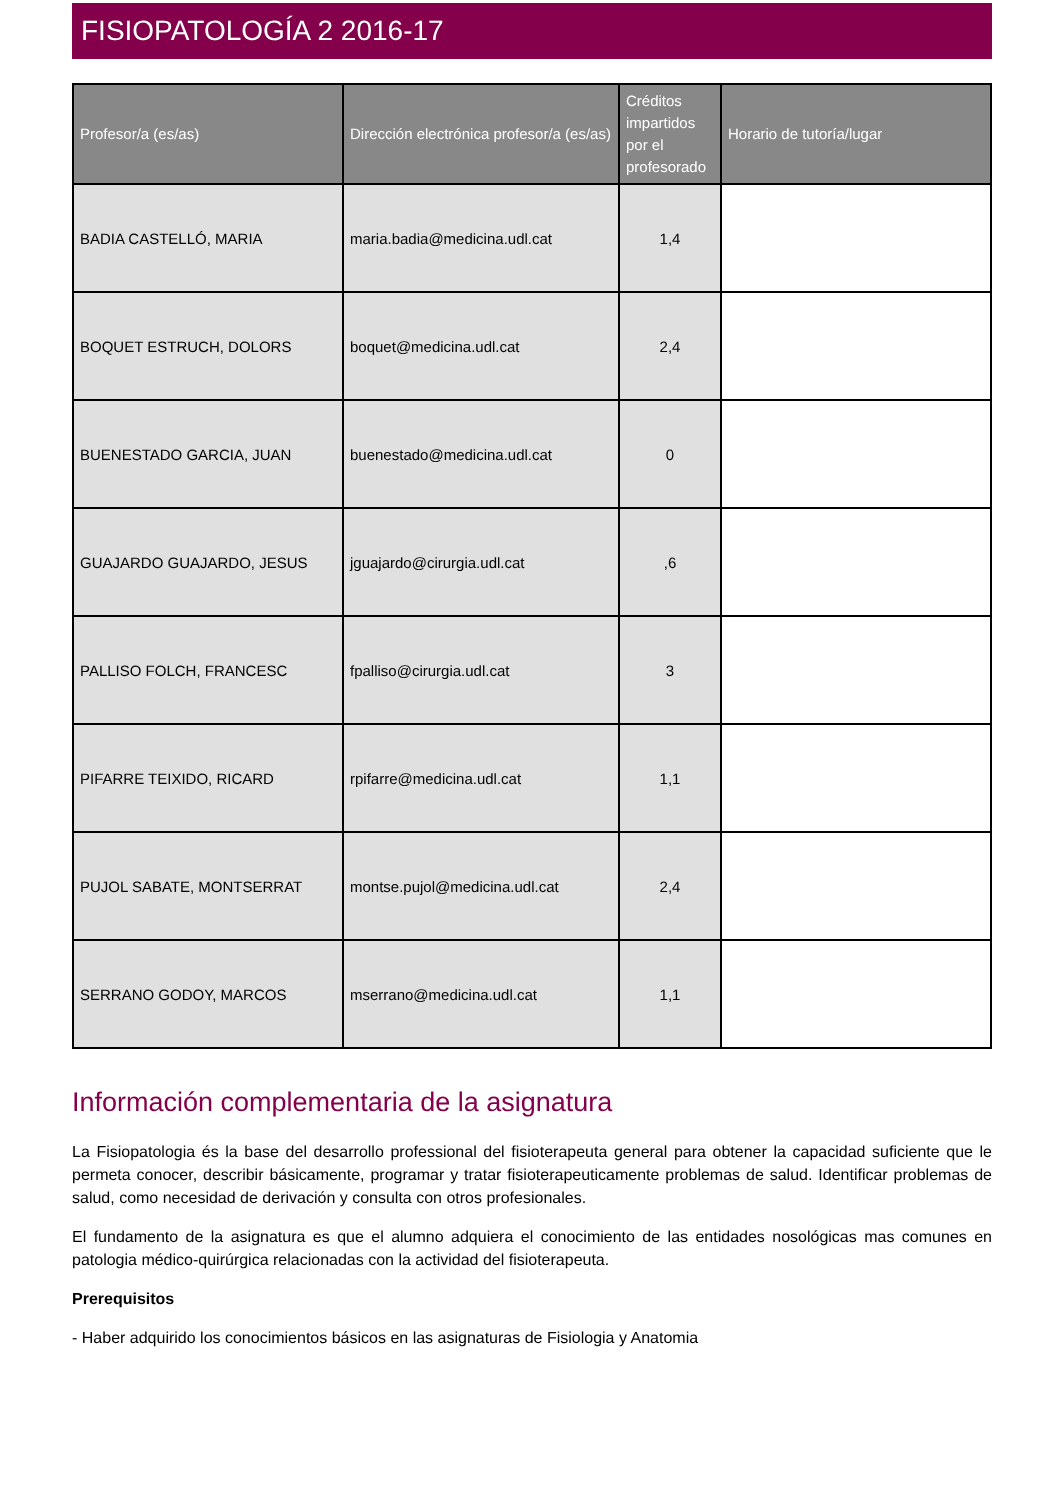FISIOPATOLOGÍA 2 2016-17
| Profesor/a (es/as) | Dirección electrónica profesor/a (es/as) | Créditos impartidos por el profesorado | Horario de tutoría/lugar |
| --- | --- | --- | --- |
| BADIA CASTELLÓ, MARIA | maria.badia@medicina.udl.cat | 1,4 | |
| BOQUET ESTRUCH, DOLORS | boquet@medicina.udl.cat | 2,4 | |
| BUENESTADO GARCIA, JUAN | buenestado@medicina.udl.cat | 0 | |
| GUAJARDO GUAJARDO, JESUS | jguajardo@cirurgia.udl.cat | ,6 | |
| PALLISO FOLCH, FRANCESC | fpalliso@cirurgia.udl.cat | 3 | |
| PIFARRE TEIXIDO, RICARD | rpifarre@medicina.udl.cat | 1,1 | |
| PUJOL SABATE, MONTSERRAT | montse.pujol@medicina.udl.cat | 2,4 | |
| SERRANO GODOY, MARCOS | mserrano@medicina.udl.cat | 1,1 | |
Información complementaria de la asignatura
La Fisiopatologia és la base del desarrollo professional del fisioterapeuta general para obtener la capacidad suficiente que le permeta conocer, describir básicamente, programar y tratar fisioterapeuticamente problemas de salud. Identificar problemas de salud, como necesidad de derivación y consulta con otros profesionales.
El fundamento de la asignatura es que el alumno adquiera el conocimiento de las entidades nosológicas mas comunes en patologia médico-quirúrgica relacionadas con la actividad del fisioterapeuta.
Prerequisitos
- Haber adquirido los conocimientos básicos en las asignaturas de Fisiologia y Anatomia